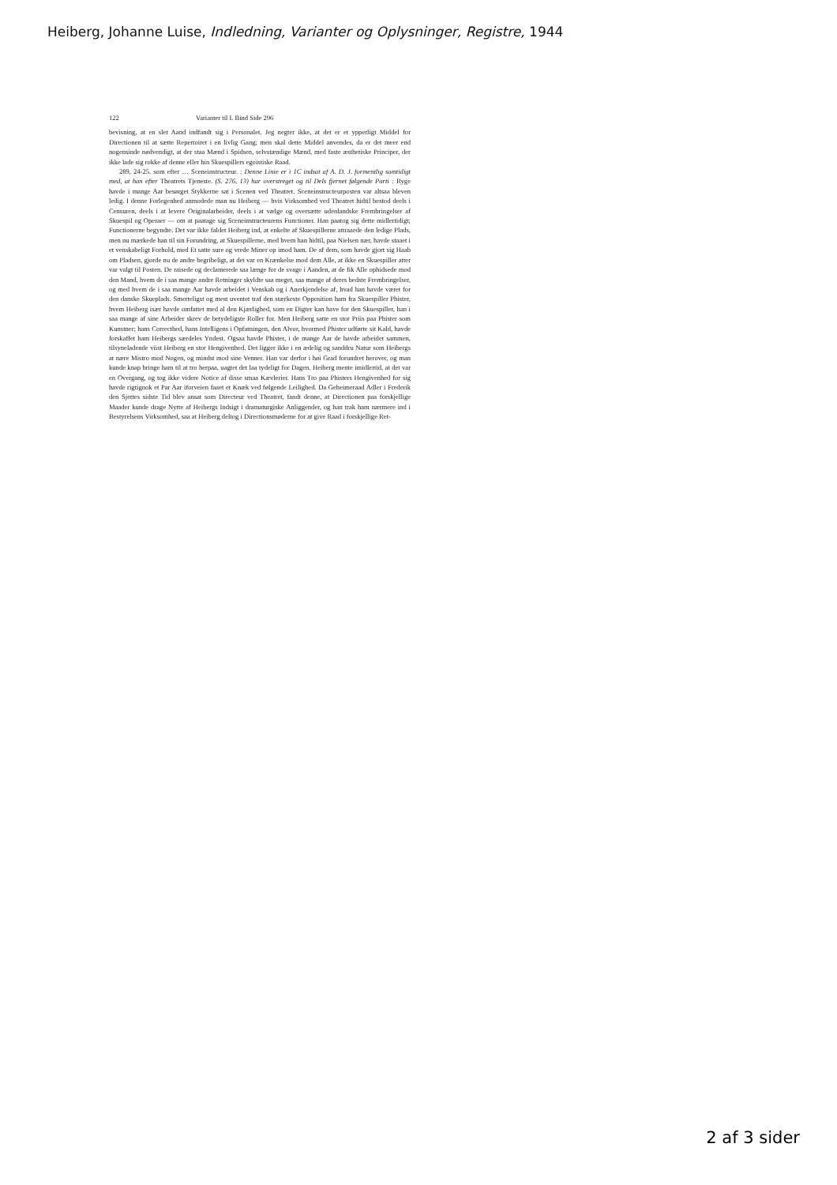Heiberg, Johanne Luise, Indledning, Varianter og Oplysninger, Registre, 1944
122 Varianter til I. Bind Side 296
bevisning, at en slet Aand indfandt sig i Personalet. Jeg negter ikke, at det er et ypperligt Middel for Directionen til at sætte Repertoiret i en livlig Gang; men skal dette Middel anvendes, da er det meer end nogensinde nødvendigt, at der staa Mænd i Spidsen, selvstændige Mænd, med faste æsthetiske Principer, der ikke lade sig rokke af denne eller hin Skuespillers egoistiske Raad.
289, 24-25. som efter … Sceneinstructeur. : Denne Linie er i 1C indsat af A. D. J. formentlig samtidigt med, at han efter Theatrets Tjeneste. (S. 276, 13) har overstreget og til Dels fjernet følgende Parti : Ryge havde i mange Aar besørget Stykkerne sat i Scenen ved Theatret. Sceneinstructeurposten var altsaa bleven ledig. I denne Forlegenhed anmodede man nu Heiberg — hvis Virksomhed ved Theatret hidtil bestod deels i Censuren, deels i at levere Originalarbeider, deels i at vælge og oversætte udenlandske Frembringelser af Skuespil og Operaer — om at paatage sig Sceneinstructeurens Functioner. Han paatog sig dette midlertidigt; Functionerne begyndte. Det var ikke faldet Heiberg ind, at enkelte af Skuespillerne attraaede den ledige Plads, men nu mærkede han til sin Forundring, at Skuespillerne, med hvem han hidtil, paa Nielsen nær, havde staaet i et venskabeligt Forhold, med Et satte sure og vrede Miner op imod ham. De af dem, som havde gjort sig Haab om Pladsen, gjorde nu de andre begribeligt, at det var en Krænkelse mod dem Alle, at ikke en Skuespiller atter var valgt til Posten. De raisede og declamerede saa længe for de svage i Aanden, at de fik Alle ophidsede mod den Mand, hvem de i saa mange andre Retninger skyldte saa meget, saa mange af deres bedste Frembringelser, og med hvem de i saa mange Aar havde arbeidet i Venskab og i Anerkjendelse af, hvad han havde været for den danske Skueplads. Smerteligst og mest uventet traf den stærkeste Opposition ham fra Skuespiller Phister, hvem Heiberg især havde omfattet med al den Kjærlighed, som en Digter kan have for den Skuespiller, han i saa mange af sine Arbeider skrev de betydeligste Roller for. Men Heiberg satte en stor Priis paa Phister som Kunstner; hans Correcthed, hans Intelligens i Opfatningen, den Alvor, hvormed Phister udførte sit Kald, havde forskaffet ham Heibergs særdeles Yndest. Ogsaa havde Phister, i de mange Aar de havde arbeidet sammen, tilsyneladende viist Heiberg en stor Hengivenhed. Det ligger ikke i en ædelig og sanddru Natur som Heibergs at nære Mistro mod Nogen, og mindst mod sine Venner. Han var derfor i høi Grad forundret herover, og man kunde knap bringe ham til at tro herpaa, uagtet det laa tydeligt for Dagen. Heiberg mente imidlertid, at det var en Overgang, og tog ikke videre Notice af disse smaa Kævlerier. Hans Tro paa Phisters Hengivenhed for sig havde rigtignok et Par Aar iforveien faaet et Knæk ved følgende Leilighed. Da Geheimeraad Adler i Frederik den Sjettes sidste Tid blev ansat som Directeur ved Theatret, fandt denne, at Directionen paa forskjellige Maader kunde drage Nytte af Heibergs Indsigt i dramaturgiske Anliggender, og han trak ham nærmere ind i Bestyrelsens Virksomhed, saa at Heiberg deltog i Directionsmøderne for at give Raad i forskjellige Ret-
2 af 3 sider